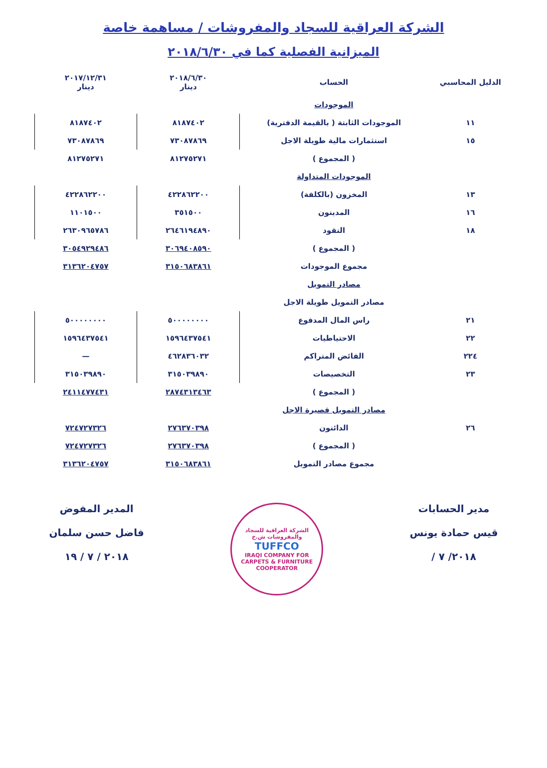الشركة العراقية للسجاد والمفروشات / مساهمة خاصة
الميزانية الفصلية كما في ٢٠١٨/٦/٣٠
| الدليل المحاسبي | الحساب | ٢٠١٨/٦/٣٠ دينار | ٢٠١٧/١٢/٣١ دينار |
| --- | --- | --- | --- |
| | الموجودات | | |
| ١١ | الموجودات الثابتة ( بالقيمة الدفترية) | ٨١٨٧٤٠٢ | ٨١٨٧٤٠٢ |
| ١٥ | استثمارات مالية طويلة الاجل | ٧٣٠٨٧٨٦٩ | ٧٣٠٨٧٨٦٩ |
| | ( المجموع ) | ٨١٢٧٥٢٧١ | ٨١٢٧٥٢٧١ |
| | الموجودات المتداولة | | |
| ١٣ | المخزون (بالكلفة) | ٤٢٢٨٦٢٢٠٠ | ٤٢٢٨٦٢٢٠٠ |
| ١٦ | المدينون | ٣٥١٥٠٠ | ١١٠١٥٠٠ |
| ١٨ | النقود | ٢٦٤٦١٩٤٨٩٠ | ٢٦٣٠٩٦٥٧٨٦ |
| | ( المجموع ) | ٣٠٦٩٤٠٨٥٩٠ | ٣٠٥٤٩٢٩٤٨٦ |
| | مجموع الموجودات | ٣١٥٠٦٨٣٨٦١ | ٣١٣٦٢٠٤٧٥٧ |
| | مصادر التمويل | | |
| | مصادر التمويل طويلة الاجل | | |
| ٢١ | راس المال المدفوع | ٥٠٠٠٠٠٠٠٠ | ٥٠٠٠٠٠٠٠٠ |
| ٢٢ | الاحتياطيات | ١٥٩٦٤٣٧٥٤١ | ١٥٩٦٤٣٧٥٤١ |
| ٢٢٤ | الفائض المتراكم | ٤٦٢٨٣٦٠٣٢ | — |
| ٢٣ | التخصيصات | ٣١٥٠٣٩٨٩٠ | ٣١٥٠٣٩٨٩٠ |
| | ( المجموع ) | ٢٨٧٤٣١٣٤٦٣ | ٢٤١١٤٧٧٤٣١ |
| | مصادر التمويل قصيرة الاجل | | |
| ٢٦ | الدائنون | ٢٧٦٣٧٠٣٩٨ | ٧٢٤٧٢٧٣٢٦ |
| | ( المجموع ) | ٢٧٦٣٧٠٣٩٨ | ٧٢٤٧٢٧٣٢٦ |
| | مجموع مصادر التمويل | ٣١٥٠٦٨٣٨٦١ | ٣١٣٦٢٠٤٧٥٧ |
مدير الحسابات
قيس حمادة يونس
٢٠١٨/ ٧ /
الشركة العراقية للسجاد والمفروشات ش.خ
TUFFCO
IRAQI COMPANY FOR CARPETS & FURNITURE COOPERATOR
المدير المفوض
فاضل حسن سلمان
٢٠١٨ / ٧ / ١٩